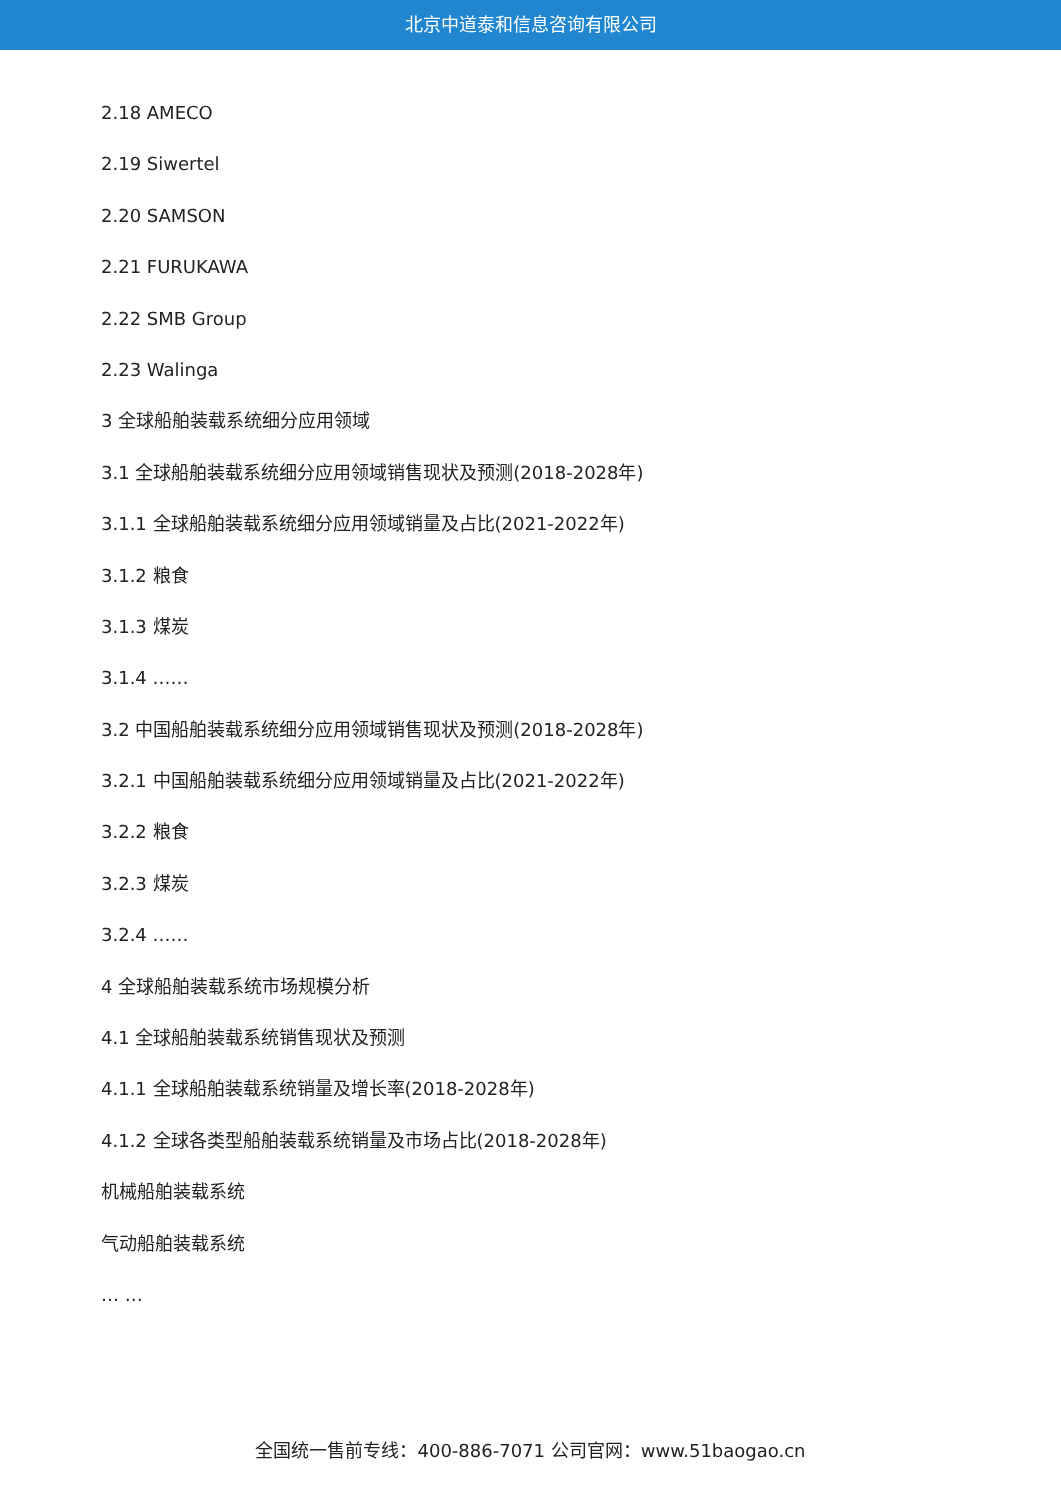北京中道泰和信息咨询有限公司
2.18 AMECO
2.19 Siwertel
2.20 SAMSON
2.21 FURUKAWA
2.22 SMB Group
2.23 Walinga
3 全球船舶装载系统细分应用领域
3.1 全球船舶装载系统细分应用领域销售现状及预测(2018-2028年)
3.1.1 全球船舶装载系统细分应用领域销量及占比(2021-2022年)
3.1.2 粮食
3.1.3 煤炭
3.1.4 ……
3.2 中国船舶装载系统细分应用领域销售现状及预测(2018-2028年)
3.2.1 中国船舶装载系统细分应用领域销量及占比(2021-2022年)
3.2.2 粮食
3.2.3 煤炭
3.2.4 ……
4 全球船舶装载系统市场规模分析
4.1 全球船舶装载系统销售现状及预测
4.1.1 全球船舶装载系统销量及增长率(2018-2028年)
4.1.2 全球各类型船舶装载系统销量及市场占比(2018-2028年)
机械船舶装载系统
气动船舶装载系统
… …
全国统一售前专线：400-886-7071 公司官网：www.51baogao.cn